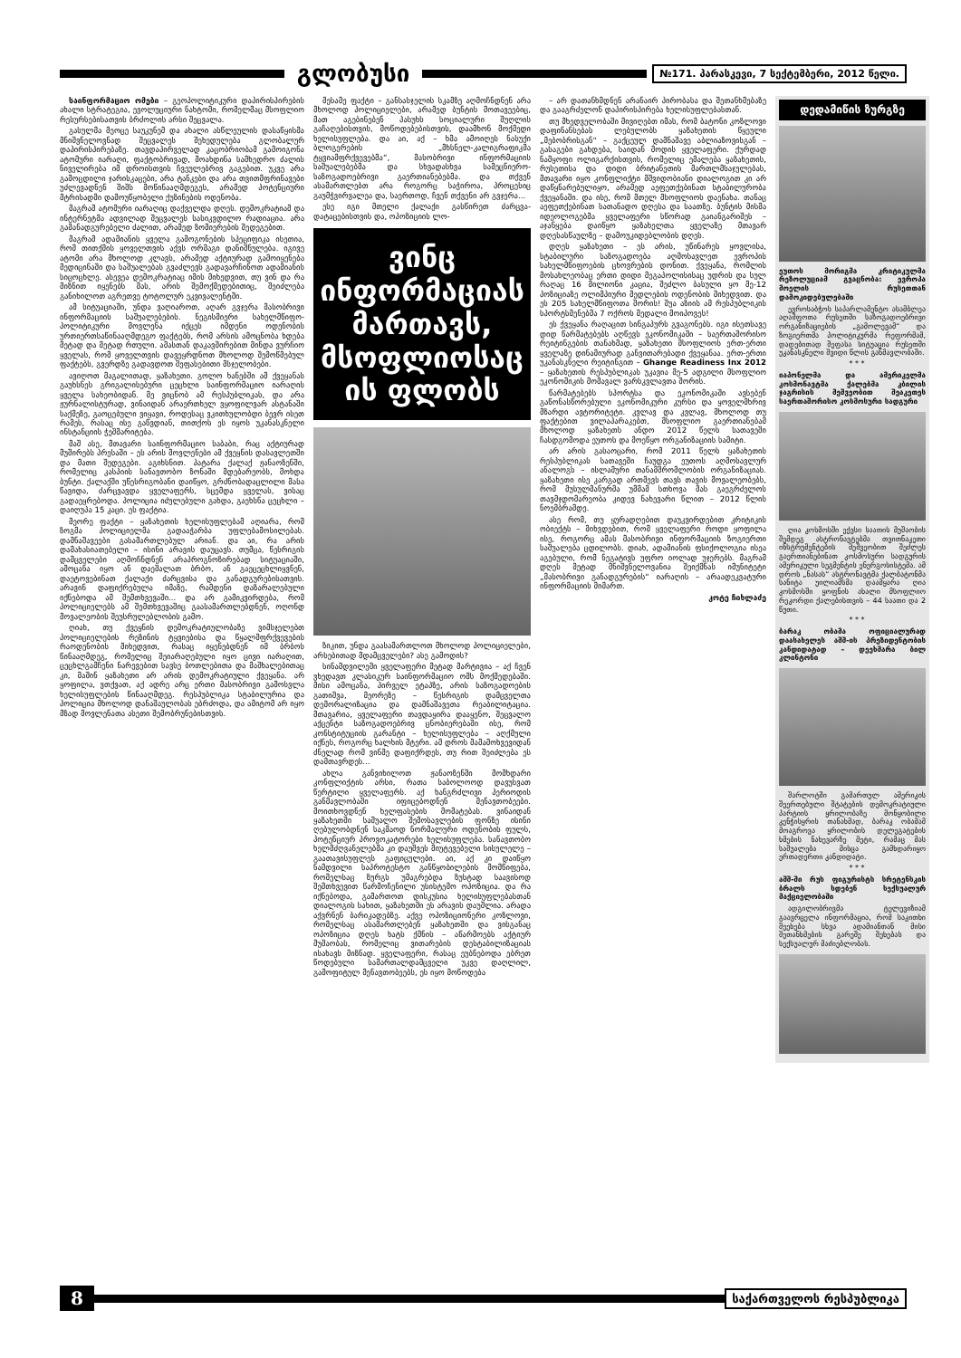გლობუსი
№171. პარასკევი, 7 სექტემბერი, 2012 წელი.
საინფორმაციო ომები – გეოპოლიტიკური დაპირისპირების ახალი სტრატეგია, ევოლუციური ნახტომი, რომელმაც მსოფლიო რესურსებისათვის ბრძოლის არსი შეცვალა.
გასულმა მეოცე საუკუნემ და ახალი ასწლეულის დასაწყისმა მნიშვნელოვნად შეცვალეს შეხედულება გლობალურ დაპირისპირებაზე. თავდაპირველად კაცობრიობამ გამოიგონა ატომური იარაღი, ფაქტობრივად, მოახდინა სამხედრო ძალის ნიველირება იმ დროისთვის ჩვეულებრივ გაგებით. უკვე არა გამოცდილი ჯარისკაცები, არა ტანკები და არა თვითმფრინავები უძლევადნენ შიშს მოწინააღმდეგეს, არამედ პოტენციური მტრისადმი დამოუწყობელი ქუზინების ოდენობა.
მაგრამ ატომური იარაღიც დაქველდა დღეს. დემოკრატიამ და ინტერნეტმა ადვილად შეცვალეს სასიკვდილო რადიაცია. არა გამანადგურებელი ძალით, არამედ ზომიერების შედეგებით.
მაგრამ ადამიანის ყველა გამოგონების სპეციფიკა ისეთია, რომ თითქმის ყოველთვის აქვს ორმაგი დანიშნულება. იგივე ატომი არა მხოლოდ კლავს, არამედ აქტიურად გამოიყენება მედიცინაში და საშუალებას გვაძლევს გადავარჩინოთ ადამიანის სიცოცხლე. ასევეა დემოკრატიაც იმის მიხედვით, თუ ვინ და რა მიზნით იყენებს მას, არის შემოქმედებითიც, შეიძლება განიხილოთ აგრეთვე ტოტოლურ ეკვივალენტში.
ამ სიტუაციაში, უნდა ვაღიაროთ, აღარ გვჯერა მასობრივი ინფორმაციის საშუალებების. ნეგისმიერი სახელმწიფო-პოლიტიკური მოვლენა იქცეს იმდენი ოდენობის ურთიერთსაწინააღმდეგო ფაქტებს, რომ არსის ამოცნობა ხდება მეტად და მეტად რთული. ამასთან დაკავშირებით მინდა ვურჩიო ყველას, რომ ყოველთვის დავეყრდნოთ მხოლოდ შემოწმებულ ფაქტებს, გვერდზე გადავდოთ შეფასებითი მსჯელობები.
ავიღოთ მაგალითად, ყაზახეთი. გოლო ხანებში ამ ქვეყანას გაუხსნეს გრიგალისებური ცეცხლი საინფორმაციო იარაღის ყველა სახეობიდან. მე ვიცნობ ამ რესპუბლიკას, და არა ჟურნალისტურად, ვინაიდან არაერთხელ ვყოფილვარ ასტანაში საქმეზე, გაოცებული ვიყავი, როდესაც ვკითხულობდი ბევრ ისეთ რამეს, რასაც ისე გაწვდიან, თითქოს ეს იყოს უკანასკნელი ინსტანციის ჭეშმარიტება.
მაშ ასე, მთავარი საინფორმაციო საბაბი, რაც აქტიურად მუშირებს პრესაში – ეს არის მოვლენები ამ ქვეყნის დასავლეთში და მათი შედეგები. აგიხსნით. პატარა ქალაქ ჟანაოზენში, რომელიც კასპიის სანავთობო ზონაში მდებარეობს, მოხდა ბუნტი. ქალაქში უწესრიგობანი დაიწყო, გრძნობადაცლილი მასა წავიდა, ძარცვავდა ყველაფერს, სცემდა ყველას, ვისაც გადაეყრებოდა. პოლიცია იძულებული გახდა, გაეხსნა ცეცხლი – დაიღუპა 15 კაცი. ეს ფაქტია.
მეორე ფაქტი – ყაზახეთის ხელისუფლებამ აღიარა, რომ ზოგმა პოლიციელმა გადააჭარბა უფლებამოსილებას. დამნაშავეები გასამართლებულ არიან. და აი, რა არის დამახასიათებელი – ისინი არავის დაუცავს. თუმცა, წესრიგის დამცველები აღმოჩნდნენ არაპროგნოზირებად სიტუაციაში, ამოცანა იყო ან დაეშალათ ბრბო, ან გაეცეცხლიყვნენ, დაეტოვებინათ ქალაქი ძარცვისა და განადგურებისათვის. არავინ დაფიქრებულა იმაზე, რამდენი დაზარალებული იქნებოდა ამ შემთხვევაში... და არ გამიკვირდება, რომ პოლიციელებს ამ შემთხვევაშიც გაასამართლებდნენ, ოღონდ მოვალეობის შეუსრულებლობის გამო.
ღიახ, თუ ქვეყნის დემოკრატიულობაზე ვიმსჯელებთ პოლიციელების რეზინის ტყვიებისა და წყალმფრქვევების რაოდენობის მიხედვით, რასაც იყენებდნენ იმ ბრბოს წინააღმდეგ, რომელიც შეიარაღებული იყო ცივი იარაღით, ცეცხლგამჩენი ნარევებით სავსე ბოთლებითა და მაშხალებითაც კი, მაშინ ყაზახეთი არ არის დემოკრატიული ქვეყანა. არ ყოფილა, ვთქვათ, აქ ადრე არც ერთი მასობრივი გამოსვლა ხელისუფლების წინააღმდეგ. რესპუბლიკა სტაბილურია და პოლიცია მხოლოდ დანაშაულობას ებრძოდა, და ამიტომ არ იყო მზად მოვლენათა ასეთი შემობრუნებისთვის.
მესამე ფაქტი – განსასჯელის სკამზე აღმოჩნდნენ არა მხოლოდ პოლიციელები, არამედ ბუნტის მოთავეებიც, მათ აგებინებენ პასუხს სოციალური შუღლის გაჩაღებისთვის, მოწოდებებისთვის, დაამხონ მოქმედი ხელისუფლება. და აი, აქ – ხმა ამოიღეს ნასუქი ბლოგერების „მხსნელ-კალიგრაფიკმა ტყვიამფრქვევებმა“, მასობრივი ინფორმაციის საშუალებებმა და სხვადასხვა სამეცნიერო-საზოგადოებრივი გაერთიანებებმა. და თქვენ ასამართლებთ არა როგორც საჭიროა, პროცესიც გაუმჭვირვალეა და, საერთოდ, ჩვენ თქვენი არ გვჯერა...
ესე იგი მთელი ქალაქი გასწირეთ ძარცვა-დატაცებისთვის და, ოპოზიციის ლო-
ვინც ინფორმაციას მართავს, მსოფლიოსაც ის ფლობს
ზიკით, უნდა გაასამართლოთ მხოლოდ პოლიციელები, არსებითად მდამცველები? ასე გამოდის?
სინამდვილეში ყველაფერი მეტად მარტივია – აქ ჩვენ ვხედავთ კლასიკურ საინფორმაციო ომს მოქმედებაში. მისი ამოცანა, პირველ ეტაპზე, არის საზოგადოების გათიშვა, მეორეზე – წესრიგის დამცველთა დემორალიზაცია და დამნაშავეთა რეაბილიტაცია. მთავარია, ყველაფერი თავდაყირა დააყენო, შეცვალო აქცენტი საზოგადოებრივ ცნობიერებაში ისე, რომ კონსტიტუციის გარანტი – ხელისუფლება – აღქმული იქნეს, როგორც ხალხის მტერი. ამ დროს მამამოხვევიდან ძნელად რომ ვინმე დაფიქრდეს, თუ რით შეიძლება ეს დამთავრდეს...
ახლა განვიხილოთ ჟანაოზენში მომხდარი კონფლიქტის არსი, რათა საბოლოოდ დავუსვათ წერტილი ყველაფერს. აქ ხანგრძლივი პერიოდის განმავლობაში იფიცებოდნენ მენავთობეები. მოითხოვდნენ ხელფასების მომატებას. ვინაიდან ყაზახეთში საშუალო შემოსავლების ფონზე ისინი ღებულობდნენ საკმაოდ ნორმალური ოდენობის ფულს, პოტენციურ პროვოკატორები ხელისუფლება. სანავთობო ხელმძღვანელებმა კი დაუშვეს მიუტევებელი სისულელე – გაათავისუფლეს გაფიცულები. აი, აქ კი დაიწყო ნამდვილი საპროტესტო განწყობილების მომწიფება, რომელსაც ზურგს უმაგრებდა ზუსტად საავისოდ შემთხვევით წარმოჩენილი უსისტემო ოპოზიცია. და რა იქნებოდა, გამართოთ დისკუსია ხელისუფლებასთან დიალოგის სახით, ყაზახეთში ეს არავის დაუშლია. არადა აქვრნენ ბარიკადებზე. აქვე ოპოზიციონერი კოზლოვი, რომელსაც ასამართლებენ ყაზახეთში და ვისგანაც ოპოზიცია დღეს ხატს ქმნის – აწარმოებს აქტიურ მუშაობას, რომელიც ვითარების დესტაბილიზაციას ისახავს მიზნად. ყველაფერი, რასაც ეუბნებოდა ებრეთ წოდებული სამართალდამცველი უკვე დაღლილ, გამოფიტულ მენავთობეებს, ეს იყო მოწოდება
– არ დათანხმდნენ არანაირ პირობასა და შეთანხმებაზე და გააგრძელონ დაპირისპირება ხელისუფლებასთან.
თუ მხედველობაში მივიღებთ იმას, რომ ბატონი კოზლოვი დაფინანსებას ლებულობს ყაზახეთის წყეული „მებობრისგან“ – გაქცეულ დამნაშავე აბლიაზოვისგან – გასაგები გახდება, საიდან მოდის ყველაფერი. ქურდად ნამყოფი ოლიგარქისთვის, რომელიც ემალება ყაზახეთის, რუსეთისა და დიდი ბრიტანეთის მართლმსაჯულებას, მთავარი იყო კონფლიქტი მშვიდობიანი დიალოგით კი არ დაწყნარებულიყო, არამედ აეფეთქებინათ სტაბილურობა ქვეყანაში. და ისე, რომ მთელ მსოფლიოს დაენახა. თანაც აეფეთქებინათ სათანადო დღესა და საათზე. ბუნტის მისმა იდეოლოგებმა ყველაფერი სწორად გაიანგარიშეს – აჯანყება დაიწყო ყაზახელთა ყველაზე მთავარ დღესასწაულზე – დამოუკიდებლობის დღეს.
დღეს ყაზახეთი – ეს არის, უწინარეს ყოვლისა, სტაბილური საზოგადოება აღმოსავლეთ ევროპის სახელმწიფოების ცხოვრების დონით. ქვეყანა, რომლის მოსახლეობაც ერთი დიდი მეგაპოლისისაც უდრის და სულ რაღაც 16 მილიონი კაცია, შეძლო ბასული ყო მე-12 პოზიციაზე ოლიმპიური მედლების ოდენობის მიხედვით. და ეს 205 სახელმწიფოთა შორის! შუა აზიის ამ რესპუბლიკის სპორტსმენებმა 7 ოქროს მედალი მოიპოვეს!
ეს ქვეყანა რაღაცით სინგაპურს გვაგონებს. იგი ისეთსავე დიდ წარმატებებს აღწევს ეკონომიკაში – საერთაშორისო რეიტინგების თანახმად, ყაზახეთი მსოფლიოს ერთ-ერთი ყველაზე დინამიურად განვითარებადი ქვეყანაა. ერთ-ერთი უკანასკნელი რეიტინგით – Ghange Readiness Inx 2012 – ყაზახეთის რესპუბლიკას უკავია მე-5 ადგილი მსოფლიო ეკონომიკის მომავალ ვარსკვლავთა შორის.
წარმატებებს სპორტსა და ეკონომიკაში ავსებენ გაწონასწორებული ეკონომიკური კურსი და ყოველმხრივ მზარდი ავტორიტეტი. კვლავ და კვლავ, მხოლოდ თუ ფაქტებით ვილაპარაკებთ, მსოფლიო გაერთიანებამ მხოლოდ ყაზახეთს ანდო 2012 წელს სათავეში ჩასდგომოდა ეუთოს და მოეწყო ორგანიზაციის სამიტი.
არ არის გასაოცარი, რომ 2011 წელს ყაზახეთის რესპუბლიკას სათავეში ჩაუდგა ეუთოს აღმოსავლურ ანალოგს – ისლამური თანამშრომლობის ორგანიზაციას. ყაზახეთი ისე კარგად ართმევს თავს თავის მოვალეობებს, რომ მუსულმანურმა უმმამ სთხოვა მას გაეგრძელოს თავმჯდომარეობა კიდევ ნახევარი წლით – 2012 წლის ნოემბრამდე.
ასე რომ, თუ ყურადღებით დაუკვირდებით კრიტიკის ობიექტს – მიხვდებით, რომ ყველაფერი როდი ყოფილა ისე, როგორც ამას მასობრივი ინფორმაციის ზოგიერთი საშუალება ცდილობს. დიახ, ადამიანის ფსიქოლოგია ისეა აგებული, რომ ნეგატივს უფრო იოლად უჯერებს. მაგრამ დღეს მეტად მნიშვნელოვანია შეიქმნას იმუნიტეტი „მასობრივი განადგურების“ იარაღის – არაადეკვატური ინფორმაციის მიმართ.
კოტე ჩიხლაძე
დედამიწის ზურგზე
ეუთოს მორიგმა კრიტიკულმა რეზოლუციამ გვაცნობა: ევროპა მოელის რუსეთთან დამოკიდებულებაში
ევროსაბჭოს საპარლამენტო ასამბლეა აღაშფოთა რუსეთში საზოგადოებრივი ორგანიზაციების „გამოლევამ“ და ზოგიერთმა პოლიტიკურმა რეფორმამ, დადებითად შეფასა სიტუაცია რუსეთში უკანასკნელი შვიდი წლის განმავლობაში.
* * *
იაპონელმა და ამერიკელმა კოსმონავტმა ქალებმა კბილის ჯაგრისის მეშვეობით შეაკეთეს საერთაშორისო კოსმოსური სადგური
ღია კოსმოსში ექვსი საათის მუშაობის შემდეგ ასტრონავტებმა თვითნაკეთი ინსტრუმენტების მეშვეობით შეძლეს გაერთიანებინათ კოსმოსური სადგურის ამერიკული სეგმენტის ენერგოსისტემა. ამ დროს „ნასას“ ასტრონავტმა ქალბატონმა სანიტა უილიამსმა დაამყარა ღია კოსმოსში ყოფნის ახალი მსოფლიო რეკორდი ქალებისთვის – 44 საათი და 2 წუთი.
* * *
ბარაკ ობამა ოფიციალურად დაასახელეს აშშ-ის პრეზიდენტობის კანდიდატად – დეეხმარა ბილ კლინტონი
შარლოტში გამართულ ამერიკის შეერთებული შტატების დემოკრატიული პარტიის ყრილობაზე მონყობილი კენჭისყრის თანახმად, ბარაკ ობამამ მოაგროვა ყრილობის დელეგატების ხმების ნახევარზე მეტი, რამაც მას საშუალება მისცა გამხდარიყო ერთადერთი კანდიდატი.
* * *
აშშ-ში რუს ფიგურისტს სრეტენსკის ბრალს სდებენ სექსუალურ მაქციელობაში
ადგილობრივმა ტელევიზიამ გაავრცელა ინფორმაცია, რომ საკითხი შეეხება სხვა ადამიანთან მისი შეთანხმების გარეშე შეხებას და სექსუალურ მაძიებლობას.
8
საქართველოს რესპუბლიკა